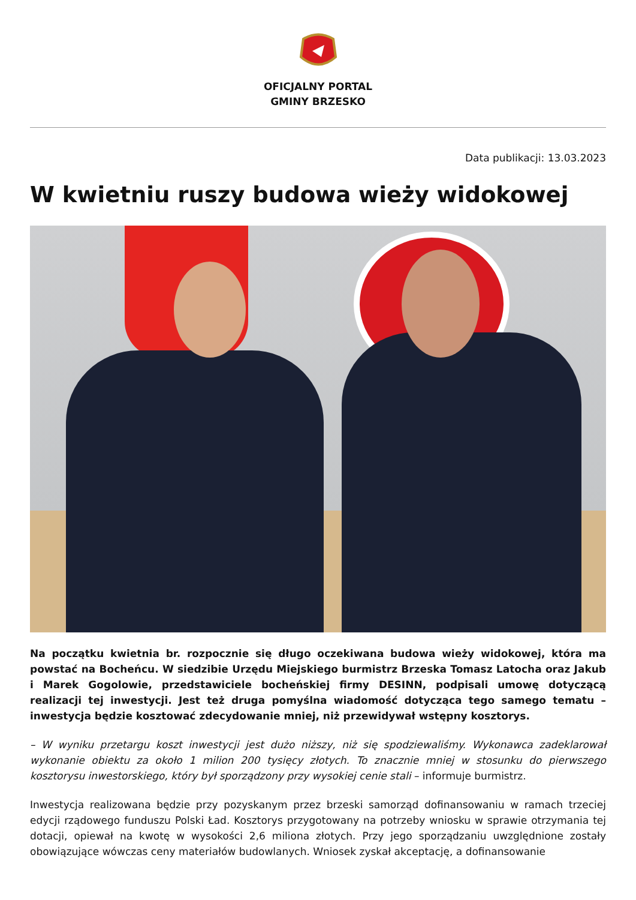OFICJALNY PORTAL
GMINY BRZESKO
Data publikacji: 13.03.2023
W kwietniu ruszy budowa wieży widokowej
Na początku kwietnia br. rozpocznie się długo oczekiwana budowa wieży widokowej, która ma powstać na Bocheńcu. W siedzibie Urzędu Miejskiego burmistrz Brzeska Tomasz Latocha oraz Jakub i Marek Gogolowie, przedstawiciele bocheńskiej firmy DESINN, podpisali umowę dotyczącą realizacji tej inwestycji. Jest też druga pomyślna wiadomość dotycząca tego samego tematu – inwestycja będzie kosztować zdecydowanie mniej, niż przewidywał wstępny kosztorys.
– W wyniku przetargu koszt inwestycji jest dużo niższy, niż się spodziewaliśmy. Wykonawca zadeklarował wykonanie obiektu za około 1 milion 200 tysięcy złotych. To znacznie mniej w stosunku do pierwszego kosztorysu inwestorskiego, który był sporządzony przy wysokiej cenie stali – informuje burmistrz.
Inwestycja realizowana będzie przy pozyskanym przez brzeski samorząd dofinansowaniu w ramach trzeciej edycji rządowego funduszu Polski Ład. Kosztorys przygotowany na potrzeby wniosku w sprawie otrzymania tej dotacji, opiewał na kwotę w wysokości 2,6 miliona złotych. Przy jego sporządzaniu uwzględnione zostały obowiązujące wówczas ceny materiałów budowlanych. Wniosek zyskał akceptację, a dofinansowanie